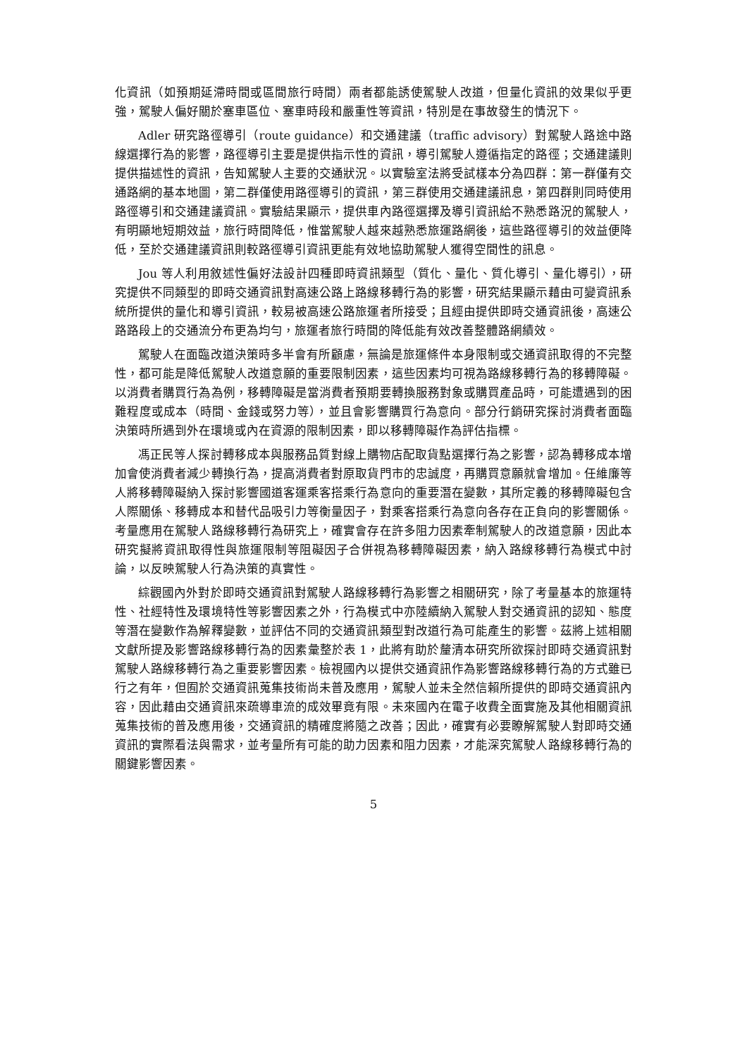化資訊（如預期延滯時間或區間旅行時間）兩者都能誘使駕駛人改道，但量化資訊的效果似乎更強，駕駛人偏好關於塞車區位、塞車時段和嚴重性等資訊，特別是在事故發生的情況下。
Adler 研究路徑導引（route guidance）和交通建議（traffic advisory）對駕駛人路途中路線選擇行為的影響，路徑導引主要是提供指示性的資訊，導引駕駛人遵循指定的路徑；交通建議則提供描述性的資訊，告知駕駛人主要的交通狀況。以實驗室法將受試樣本分為四群：第一群僅有交通路網的基本地圖，第二群僅使用路徑導引的資訊，第三群使用交通建議訊息，第四群則同時使用路徑導引和交通建議資訊。實驗結果顯示，提供車內路徑選擇及導引資訊給不熟悉路況的駕駛人，有明顯地短期效益，旅行時間降低，惟當駕駛人越來越熟悉旅運路網後，這些路徑導引的效益便降低，至於交通建議資訊則較路徑導引資訊更能有效地協助駕駛人獲得空間性的訊息。
Jou 等人利用敘述性偏好法設計四種即時資訊類型（質化、量化、質化導引、量化導引），研究提供不同類型的即時交通資訊對高速公路上路線移轉行為的影響，研究結果顯示藉由可變資訊系統所提供的量化和導引資訊，較易被高速公路旅運者所接受；且經由提供即時交通資訊後，高速公路路段上的交通流分布更為均勻，旅運者旅行時間的降低能有效改善整體路網績效。
駕駛人在面臨改道決策時多半會有所顧慮，無論是旅運條件本身限制或交通資訊取得的不完整性，都可能是降低駕駛人改道意願的重要限制因素，這些因素均可視為路線移轉行為的移轉障礙。以消費者購買行為為例，移轉障礙是當消費者預期要轉換服務對象或購買產品時，可能遭遇到的困難程度或成本（時間、金錢或努力等），並且會影響購買行為意向。部分行銷研究探討消費者面臨決策時所遇到外在環境或內在資源的限制因素，即以移轉障礙作為評估指標。
馮正民等人探討轉移成本與服務品質對線上購物店配取貨點選擇行為之影響，認為轉移成本增加會使消費者減少轉換行為，提高消費者對原取貨門市的忠誠度，再購買意願就會增加。任維廉等人將移轉障礙納入探討影響國道客運乘客搭乘行為意向的重要潛在變數，其所定義的移轉障礙包含人際關係、移轉成本和替代品吸引力等衡量因子，對乘客搭乘行為意向各存在正負向的影響關係。考量應用在駕駛人路線移轉行為研究上，確實會存在許多阻力因素牽制駕駛人的改道意願，因此本研究擬將資訊取得性與旅運限制等阻礙因子合併視為移轉障礙因素，納入路線移轉行為模式中討論，以反映駕駛人行為決策的真實性。
綜觀國內外對於即時交通資訊對駕駛人路線移轉行為影響之相關研究，除了考量基本的旅運特性、社經特性及環境特性等影響因素之外，行為模式中亦陸續納入駕駛人對交通資訊的認知、態度等潛在變數作為解釋變數，並評估不同的交通資訊類型對改道行為可能產生的影響。茲將上述相關文獻所提及影響路線移轉行為的因素彙整於表 1，此將有助於釐清本研究所欲探討即時交通資訊對駕駛人路線移轉行為之重要影響因素。檢視國內以提供交通資訊作為影響路線移轉行為的方式雖已行之有年，但囿於交通資訊蒐集技術尚未普及應用，駕駛人並未全然信賴所提供的即時交通資訊內容，因此藉由交通資訊來疏導車流的成效畢竟有限。未來國內在電子收費全面實施及其他相關資訊蒐集技術的普及應用後，交通資訊的精確度將隨之改善；因此，確實有必要瞭解駕駛人對即時交通資訊的實際看法與需求，並考量所有可能的助力因素和阻力因素，才能深究駕駛人路線移轉行為的關鍵影響因素。
5